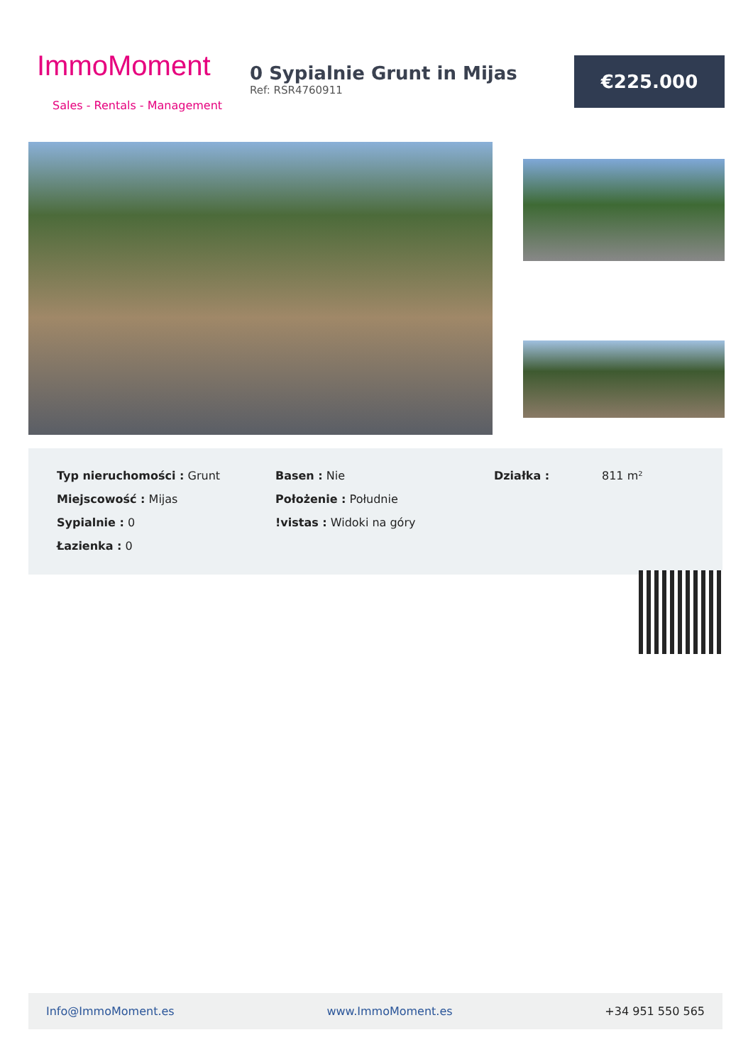ImmoMoment
Sales - Rentals - Management
0 Sypialnie Grunt in Mijas
Ref: RSR4760911
€225.000
| Typ nieruchomości : Grunt | Basen : Nie | Działka : | 811 m² |
| Miejscowość : Mijas | Położenie : Południe | | |
| Sypialnie : 0 | !vistas : Widoki na góry | | |
| Łazienka : 0 | | | |
Info@ImmoMoment.es www.ImmoMoment.es +34 951 550 565